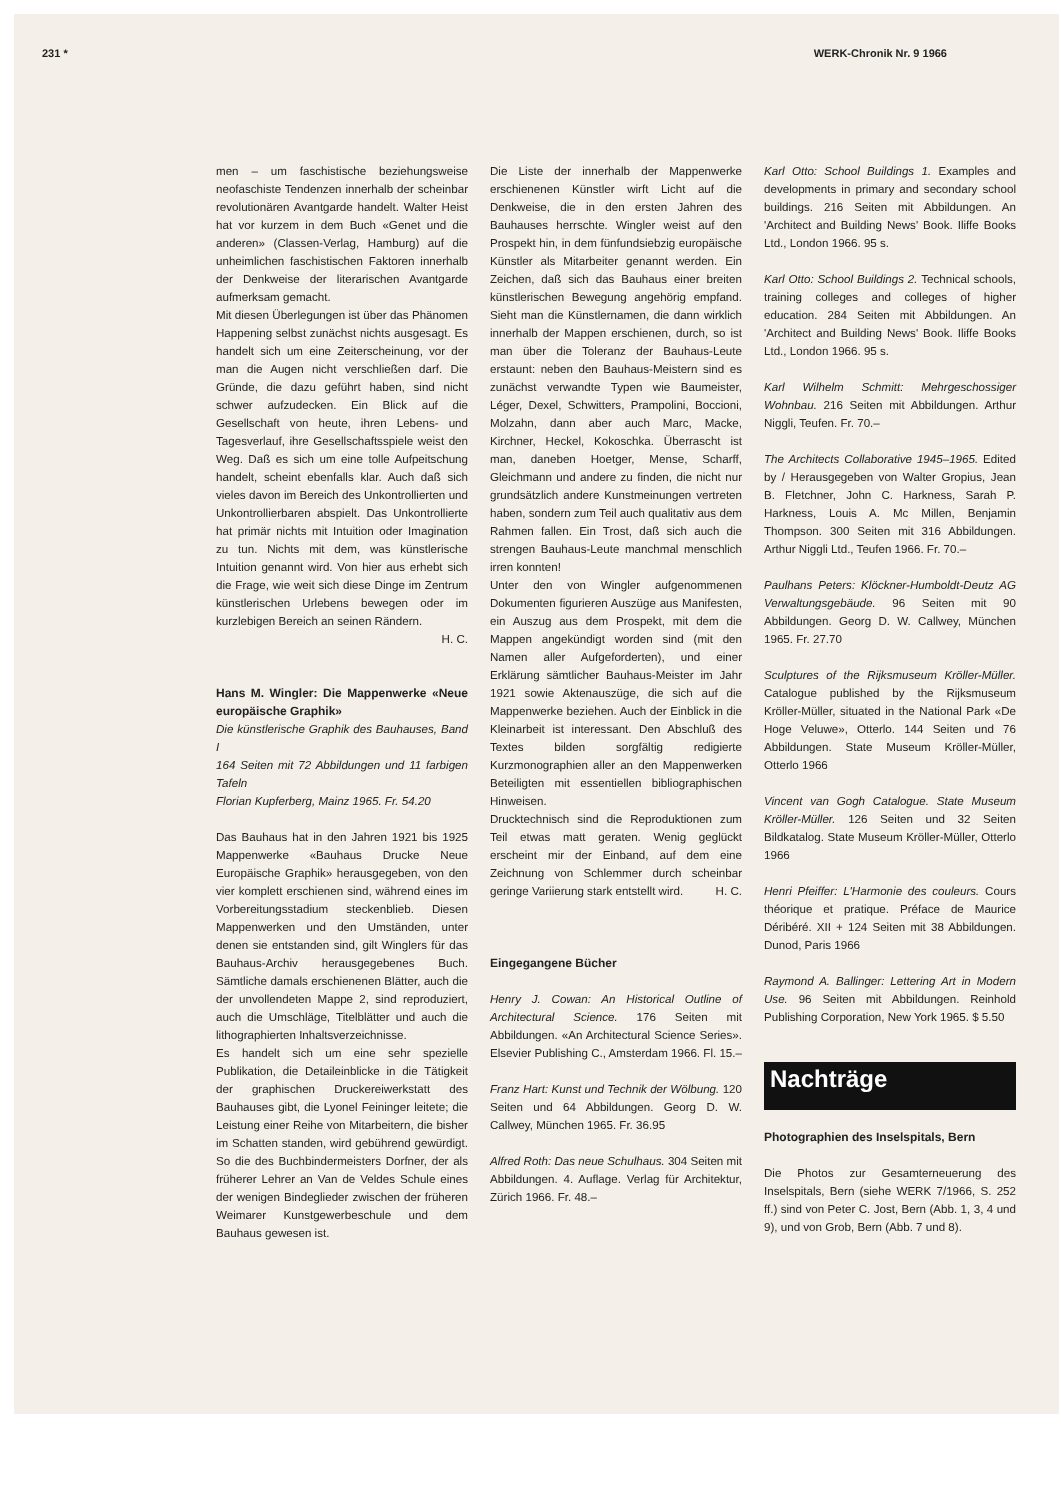231 * WERK-Chronik Nr. 9 1966
men – um faschistische beziehungsweise neofaschiste Tendenzen innerhalb der scheinbar revolutionären Avantgarde handelt. Walter Heist hat vor kurzem in dem Buch «Genet und die anderen» (Classen-Verlag, Hamburg) auf die unheimlichen faschistischen Faktoren innerhalb der Denkweise der literarischen Avantgarde aufmerksam gemacht.
Mit diesen Überlegungen ist über das Phänomen Happening selbst zunächst nichts ausgesagt. Es handelt sich um eine Zeiterscheinung, vor der man die Augen nicht verschließen darf. Die Gründe, die dazu geführt haben, sind nicht schwer aufzudecken. Ein Blick auf die Gesellschaft von heute, ihren Lebens- und Tagesverlauf, ihre Gesellschaftsspiele weist den Weg. Daß es sich um eine tolle Aufpeitschung handelt, scheint ebenfalls klar. Auch daß sich vieles davon im Bereich des Unkontrollierten und Unkontrollierbaren abspielt. Das Unkontrollierte hat primär nichts mit Intuition oder Imagination zu tun. Nichts mit dem, was künstlerische Intuition genannt wird. Von hier aus erhebt sich die Frage, wie weit sich diese Dinge im Zentrum künstlerischen Urlebens bewegen oder im kurzlebigen Bereich an seinen Rändern.
H. C.
Hans M. Wingler: Die Mappenwerke «Neue europäische Graphik»
Die künstlerische Graphik des Bauhauses, Band I
164 Seiten mit 72 Abbildungen und 11 farbigen Tafeln
Florian Kupferberg, Mainz 1965. Fr. 54.20
Das Bauhaus hat in den Jahren 1921 bis 1925 Mappenwerke «Bauhaus Drucke Neue Europäische Graphik» herausgegeben, von den vier komplett erschienen sind, während eines im Vorbereitungsstadium steckenblieb. Diesen Mappenwerken und den Umständen, unter denen sie entstanden sind, gilt Winglers für das Bauhaus-Archiv herausgegebenes Buch. Sämtliche damals erschienenen Blätter, auch die der unvollendeten Mappe 2, sind reproduziert, auch die Umschläge, Titelblätter und auch die lithographierten Inhaltsverzeichnisse.
Es handelt sich um eine sehr spezielle Publikation, die Detaileinblicke in die Tätigkeit der graphischen Druckereiwerkstatt des Bauhauses gibt, die Lyonel Feininger leitete; die Leistung einer Reihe von Mitarbeitern, die bisher im Schatten standen, wird gebührend gewürdigt. So die des Buchbindermeisters Dorfner, der als früherer Lehrer an Van de Veldes Schule eines der wenigen Bindeglieder zwischen der früheren Weimarer Kunstgewerbeschule und dem Bauhaus gewesen ist.
Die Liste der innerhalb der Mappenwerke erschienenen Künstler wirft Licht auf die Denkweise, die in den ersten Jahren des Bauhauses herrschte. Wingler weist auf den Prospekt hin, in dem fünfundsiebzig europäische Künstler als Mitarbeiter genannt werden. Ein Zeichen, daß sich das Bauhaus einer breiten künstlerischen Bewegung angehörig empfand. Sieht man die Künstlernamen, die dann wirklich innerhalb der Mappen erschienen, durch, so ist man über die Toleranz der Bauhaus-Leute erstaunt: neben den Bauhaus-Meistern sind es zunächst verwandte Typen wie Baumeister, Léger, Dexel, Schwitters, Prampolini, Boccioni, Molzahn, dann aber auch Marc, Macke, Kirchner, Heckel, Kokoschka. Überrascht ist man, daneben Hoetger, Mense, Scharff, Gleichmann und andere zu finden, die nicht nur grundsätzlich andere Kunstmeinungen vertreten haben, sondern zum Teil auch qualitativ aus dem Rahmen fallen. Ein Trost, daß sich auch die strengen Bauhaus-Leute manchmal menschlich irren konnten!
Unter den von Wingler aufgenommenen Dokumenten figurieren Auszüge aus Manifesten, ein Auszug aus dem Prospekt, mit dem die Mappen angekündigt worden sind (mit den Namen aller Aufgeforderten), und einer Erklärung sämtlicher Bauhaus-Meister im Jahr 1921 sowie Aktenauszüge, die sich auf die Mappenwerke beziehen. Auch der Einblick in die Kleinarbeit ist interessant. Den Abschluß des Textes bilden sorgfältig redigierte Kurzmonographien aller an den Mappenwerken Beteiligten mit essentiellen bibliographischen Hinweisen.
Drucktechnisch sind die Reproduktionen zum Teil etwas matt geraten. Wenig geglückt erscheint mir der Einband, auf dem eine Zeichnung von Schlemmer durch scheinbar geringe Variierung stark entstellt wird. H. C.
Eingegangene Bücher
Henry J. Cowan: An Historical Outline of Architectural Science. 176 Seiten mit Abbildungen. «An Architectural Science Series». Elsevier Publishing C., Amsterdam 1966. Fl. 15.–
Franz Hart: Kunst und Technik der Wölbung. 120 Seiten und 64 Abbildungen. Georg D. W. Callwey, München 1965. Fr. 36.95
Alfred Roth: Das neue Schulhaus. 304 Seiten mit Abbildungen. 4. Auflage. Verlag für Architektur, Zürich 1966. Fr. 48.–
Karl Otto: School Buildings 1. Examples and developments in primary and secondary school buildings. 216 Seiten mit Abbildungen. An 'Architect and Building News' Book. Iliffe Books Ltd., London 1966. 95 s.
Karl Otto: School Buildings 2. Technical schools, training colleges and colleges of higher education. 284 Seiten mit Abbildungen. An 'Architect and Building News' Book. Iliffe Books Ltd., London 1966. 95 s.
Karl Wilhelm Schmitt: Mehrgeschossiger Wohnbau. 216 Seiten mit Abbildungen. Arthur Niggli, Teufen. Fr. 70.–
The Architects Collaborative 1945–1965. Edited by / Herausgegeben von Walter Gropius, Jean B. Fletchner, John C. Harkness, Sarah P. Harkness, Louis A. Mc Millen, Benjamin Thompson. 300 Seiten mit 316 Abbildungen. Arthur Niggli Ltd., Teufen 1966. Fr. 70.–
Paulhans Peters: Klöckner-Humboldt-Deutz AG Verwaltungsgebäude. 96 Seiten mit 90 Abbildungen. Georg D. W. Callwey, München 1965. Fr. 27.70
Sculptures of the Rijksmuseum Kröller-Müller. Catalogue published by the Rijksmuseum Kröller-Müller, situated in the National Park «De Hoge Veluwe», Otterlo. 144 Seiten und 76 Abbildungen. State Museum Kröller-Müller, Otterlo 1966
Vincent van Gogh Catalogue. State Museum Kröller-Müller. 126 Seiten und 32 Seiten Bildkatalog. State Museum Kröller-Müller, Otterlo 1966
Henri Pfeiffer: L'Harmonie des couleurs. Cours théorique et pratique. Préface de Maurice Déribéré. XII + 124 Seiten mit 38 Abbildungen. Dunod, Paris 1966
Raymond A. Ballinger: Lettering Art in Modern Use. 96 Seiten mit Abbildungen. Reinhold Publishing Corporation, New York 1965. $ 5.50
Nachträge
Photographien des Inselspitals, Bern
Die Photos zur Gesamterneuerung des Inselspitals, Bern (siehe WERK 7/1966, S. 252 ff.) sind von Peter C. Jost, Bern (Abb. 1, 3, 4 und 9), und von Grob, Bern (Abb. 7 und 8).